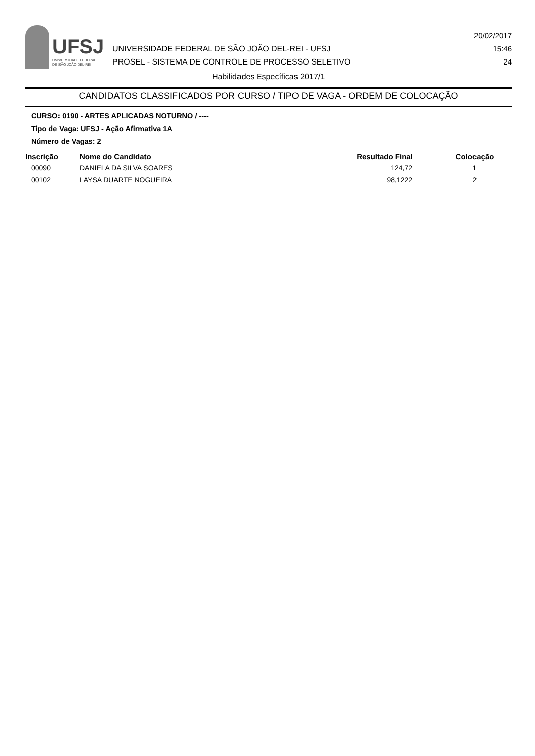UFSJ
UNIVERSIDADE FEDERAL
DE SÃO JOÃO DEL-REI
UNIVERSIDADE FEDERAL DE SÃO JOÃO DEL-REI - UFSJ
PROSEL - SISTEMA DE CONTROLE DE PROCESSO SELETIVO
20/02/2017
15:46
24
Habilidades Específicas 2017/1
CANDIDATOS CLASSIFICADOS POR CURSO / TIPO DE VAGA - ORDEM DE COLOCAÇÃO
CURSO: 0190 - ARTES APLICADAS NOTURNO / ----
Tipo de Vaga: UFSJ - Ação Afirmativa 1A
Número de Vagas: 2
| Inscrição | Nome do Candidato | Resultado Final | Colocação |
| --- | --- | --- | --- |
| 00090 | DANIELA DA SILVA SOARES | 124,72 | 1 |
| 00102 | LAYSA DUARTE NOGUEIRA | 98,1222 | 2 |